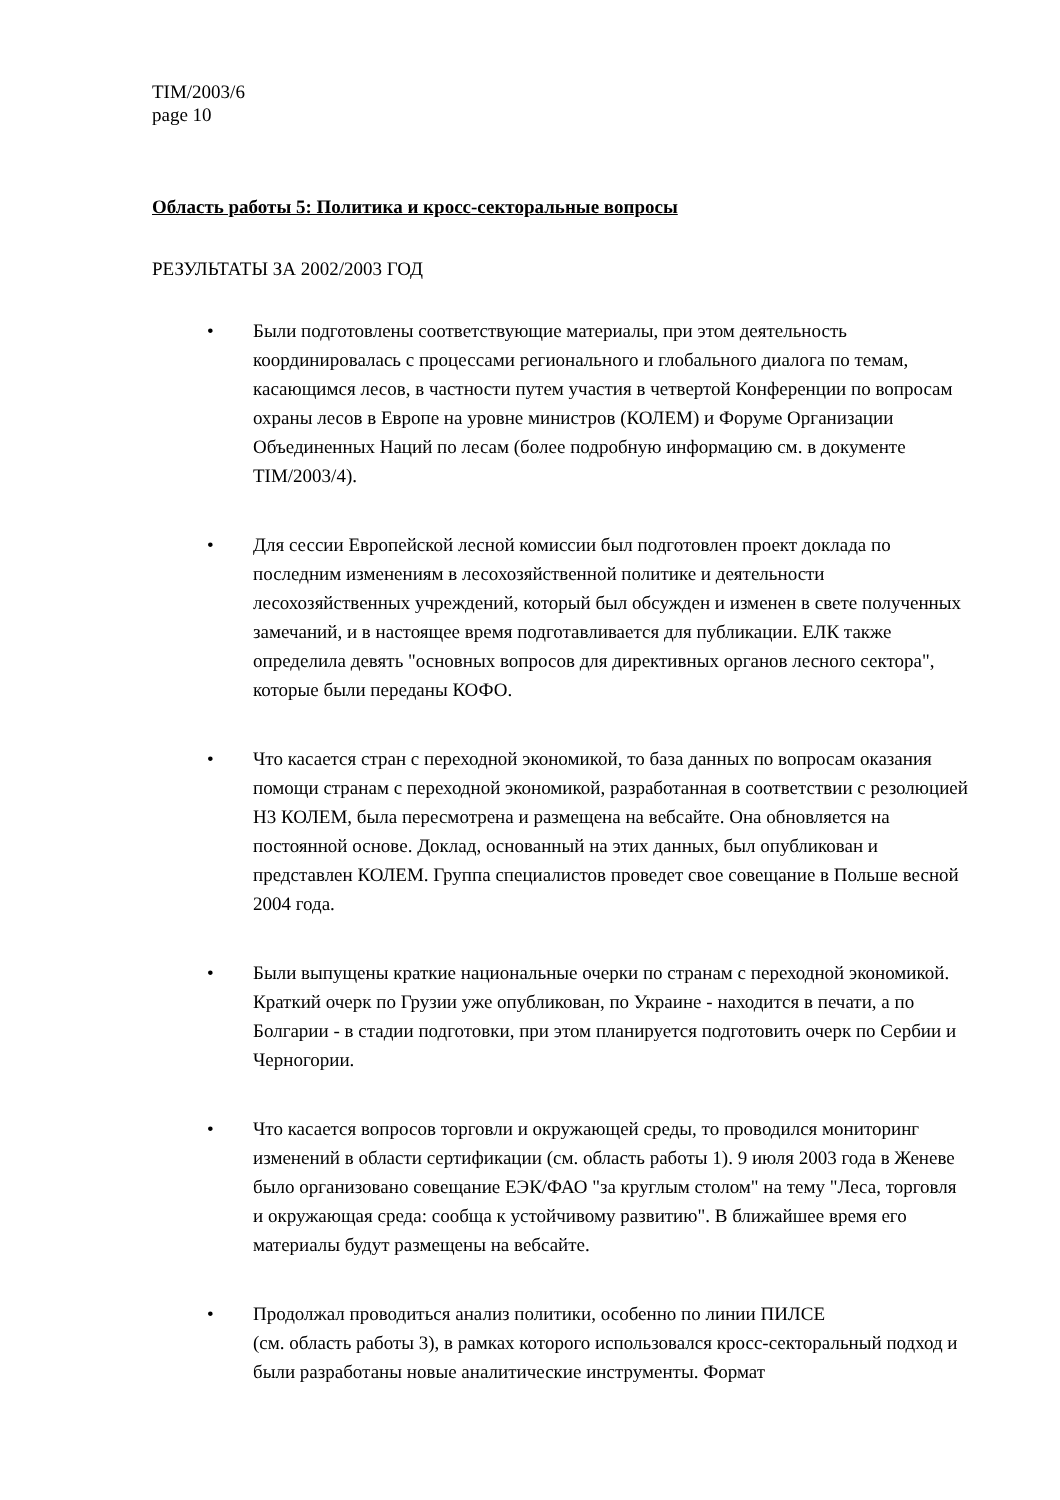TIM/2003/6
page 10
Область работы 5: Политика и кросс-секторальные вопросы
РЕЗУЛЬТАТЫ ЗА 2002/2003 ГОД
• Были подготовлены соответствующие материалы, при этом деятельность координировалась с процессами регионального и глобального диалога по темам, касающимся лесов, в частности путем участия в четвертой Конференции по вопросам охраны лесов в Европе на уровне министров (КОЛЕМ) и Форуме Организации Объединенных Наций по лесам (более подробную информацию см. в документе TIM/2003/4).
• Для сессии Европейской лесной комиссии был подготовлен проект доклада по последним изменениям в лесохозяйственной политике и деятельности лесохозяйственных учреждений, который был обсужден и изменен в свете полученных замечаний, и в настоящее время подготавливается для публикации. ЕЛК также определила девять "основных вопросов для директивных органов лесного сектора", которые были переданы КОФО.
• Что касается стран с переходной экономикой, то база данных по вопросам оказания помощи странам с переходной экономикой, разработанная в соответствии с резолюцией Н3 КОЛЕМ, была пересмотрена и размещена на вебсайте. Она обновляется на постоянной основе. Доклад, основанный на этих данных, был опубликован и представлен КОЛЕМ. Группа специалистов проведет свое совещание в Польше весной 2004 года.
• Были выпущены краткие национальные очерки по странам с переходной экономикой. Краткий очерк по Грузии уже опубликован, по Украине - находится в печати, а по Болгарии - в стадии подготовки, при этом планируется подготовить очерк по Сербии и Черногории.
• Что касается вопросов торговли и окружающей среды, то проводился мониторинг изменений в области сертификации (см. область работы 1). 9 июля 2003 года в Женеве было организовано совещание ЕЭК/ФАО "за круглым столом" на тему "Леса, торговля и окружающая среда: сообща к устойчивому развитию". В ближайшее время его материалы будут размещены на вебсайте.
• Продолжал проводиться анализ политики, особенно по линии ПИЛСЕ
(см. область работы 3), в рамках которого использовался кросс-секторальный подход и были разработаны новые аналитические инструменты. Формат